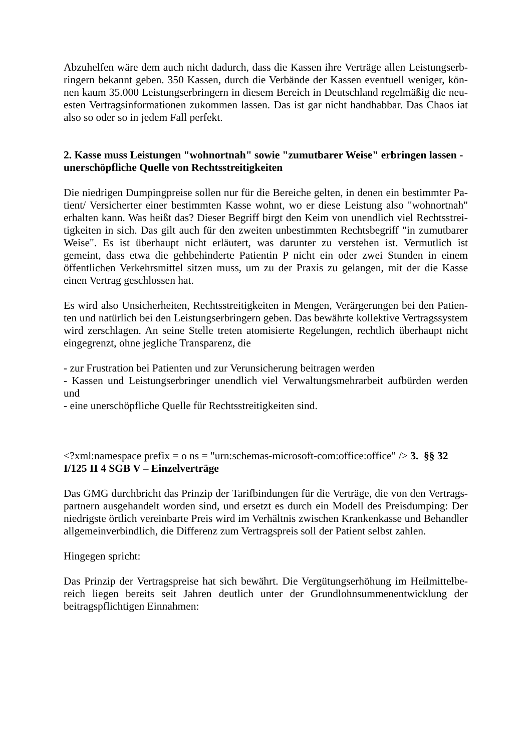Abzuhelfen wäre dem auch nicht dadurch, dass die Kassen ihre Verträge allen Leistungserb­ringern bekannt geben. 350 Kassen, durch die Verbände der Kassen eventuell weniger, kön­nen kaum 35.000 Leistungserbringern in diesem Bereich in Deutschland regelmäßig die neu­esten Vertragsinformationen zukommen lassen. Das ist gar nicht handhabbar. Das Chaos iat also so oder so in jedem Fall perfekt.
2. Kasse muss Leistungen "wohnortnah" sowie "zumutbarer Weise" erbringen lassen - unerschöpfliche Quelle von Rechtsstreitigkeiten
Die niedrigen Dumpingpreise sollen nur für die Bereiche gelten, in denen ein bestimmter Pa­tient/ Versicherter einer bestimmten Kasse wohnt, wo er diese Leistung also "wohnortnah" erhalten kann. Was heißt das? Dieser Begriff birgt den Keim von unendlich viel Rechtsstrei­tigkeiten in sich. Das gilt auch für den zweiten unbestimmten Rechtsbegriff "in zumutbarer Weise". Es ist überhaupt nicht erläutert, was darunter zu verstehen ist. Vermutlich ist gemeint, dass etwa die gehbehinderte Patientin P nicht ein oder zwei Stunden in einem öffentlichen Verkehrsmittel sitzen muss, um zu der Praxis zu gelangen, mit der die Kasse einen Vertrag geschlossen hat.
Es wird also Unsicherheiten, Rechtsstreitigkeiten in Mengen, Verärgerungen bei den Patien­ten und natürlich bei den Leistungserbringern geben. Das bewährte kollektive Vertragssystem wird zerschlagen. An seine Stelle treten atomisierte Regelungen, rechtlich überhaupt nicht eingegrenzt, ohne jegliche Transparenz, die
- zur Frustration bei Patienten und zur Verunsicherung beitragen werden
- Kassen und Leistungserbringer unendlich viel Verwaltungsmehrarbeit aufbürden werden und
- eine unerschöpfliche Quelle für Rechtsstreitigkeiten sind.
<?xml:namespace prefix = o ns = "urn:schemas-microsoft-com:office:office" /> 3. §§ 32 I/125 II 4 SGB V – Einzelverträge
Das GMG durchbricht das Prinzip der Tarifbindungen für die Verträge, die von den Vertrags­partnern ausgehandelt worden sind, und ersetzt es durch ein Modell des Preisdumping: Der niedrigste örtlich vereinbarte Preis wird im Verhältnis zwischen Krankenkasse und Behandler allgemeinverbindlich, die Differenz zum Vertragspreis soll der Patient selbst zahlen.
Hingegen spricht:
Das Prinzip der Vertragspreise hat sich bewährt. Die Vergütungserhöhung im Heilmittelbe­reich liegen bereits seit Jahren deutlich unter der Grundlohnsummenentwicklung der beitrags­pflichtigen Einnahmen: